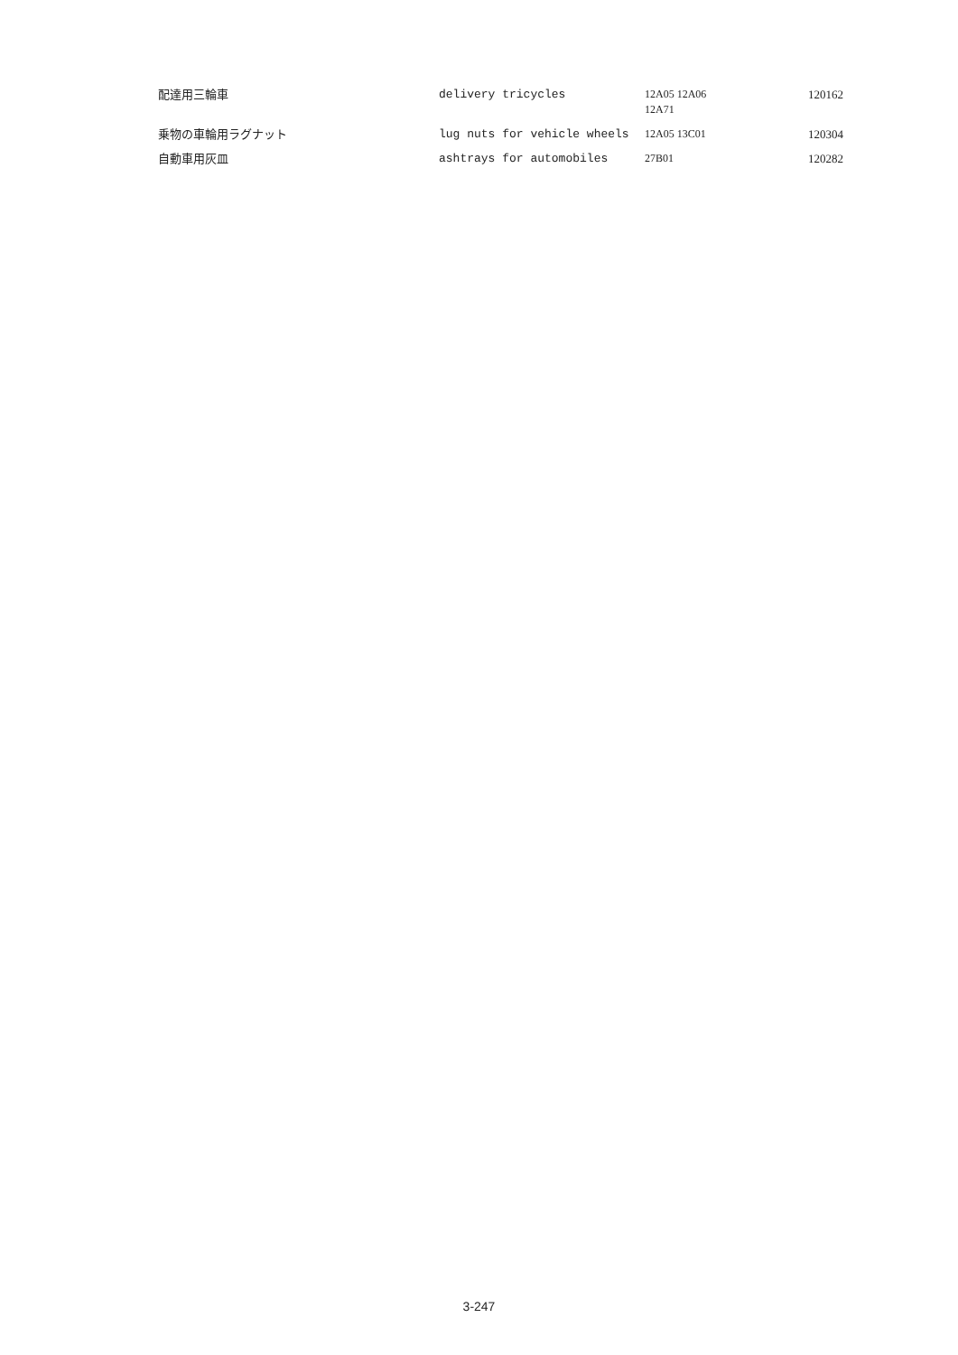| 配達用三輪車 | delivery tricycles | 12A05 12A06 12A71 | 120162 |
| 乗物の車輪用ラグナット | lug nuts for vehicle wheels | 12A05 13C01 | 120304 |
| 自動車用灰皿 | ashtrays for automobiles | 27B01 | 120282 |
3-247